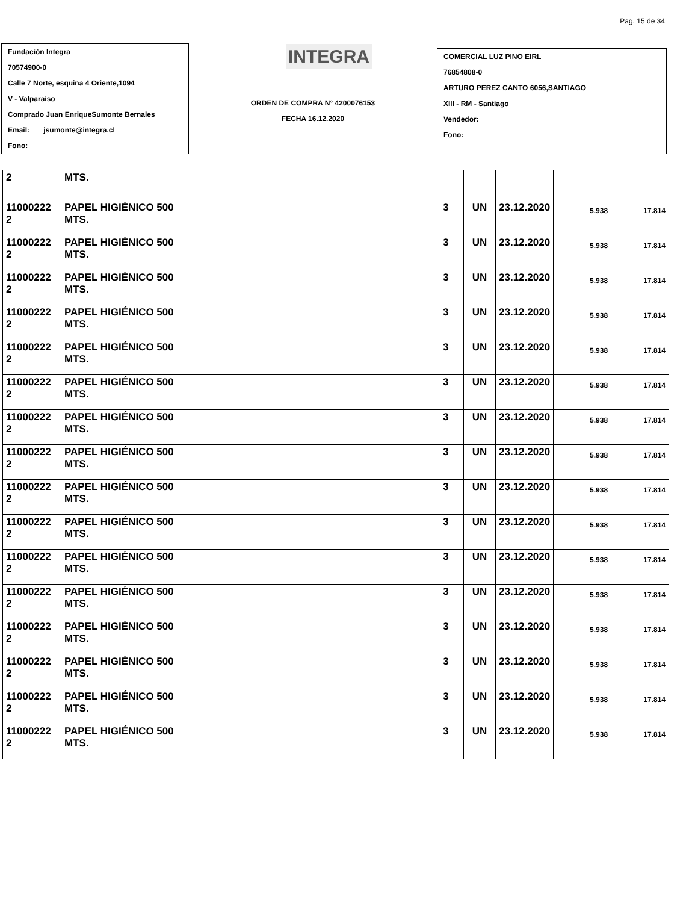Pag. 15 de 34
Fundación Integra
70574900-0
Calle 7 Norte, esquina 4 Oriente,1094
V - Valparaiso
Comprado Juan EnriqueSumonte Bernales
Email: jsumonte@integra.cl
Fono:
INTEGRA
ORDEN DE COMPRA N° 4200076153
FECHA 16.12.2020
COMERCIAL LUZ PINO EIRL
76854808-0
ARTURO PEREZ CANTO 6056,SANTIAGO
XIII - RM - Santiago
Vendedor:
Fono:
| 2 | MTS. | | | | | | |
| 11000222 2 | PAPEL HIGIÉNICO 500 MTS. | | 3 | UN | 23.12.2020 | 5.938 | 17.814 |
| 11000222 2 | PAPEL HIGIÉNICO 500 MTS. | | 3 | UN | 23.12.2020 | 5.938 | 17.814 |
| 11000222 2 | PAPEL HIGIÉNICO 500 MTS. | | 3 | UN | 23.12.2020 | 5.938 | 17.814 |
| 11000222 2 | PAPEL HIGIÉNICO 500 MTS. | | 3 | UN | 23.12.2020 | 5.938 | 17.814 |
| 11000222 2 | PAPEL HIGIÉNICO 500 MTS. | | 3 | UN | 23.12.2020 | 5.938 | 17.814 |
| 11000222 2 | PAPEL HIGIÉNICO 500 MTS. | | 3 | UN | 23.12.2020 | 5.938 | 17.814 |
| 11000222 2 | PAPEL HIGIÉNICO 500 MTS. | | 3 | UN | 23.12.2020 | 5.938 | 17.814 |
| 11000222 2 | PAPEL HIGIÉNICO 500 MTS. | | 3 | UN | 23.12.2020 | 5.938 | 17.814 |
| 11000222 2 | PAPEL HIGIÉNICO 500 MTS. | | 3 | UN | 23.12.2020 | 5.938 | 17.814 |
| 11000222 2 | PAPEL HIGIÉNICO 500 MTS. | | 3 | UN | 23.12.2020 | 5.938 | 17.814 |
| 11000222 2 | PAPEL HIGIÉNICO 500 MTS. | | 3 | UN | 23.12.2020 | 5.938 | 17.814 |
| 11000222 2 | PAPEL HIGIÉNICO 500 MTS. | | 3 | UN | 23.12.2020 | 5.938 | 17.814 |
| 11000222 2 | PAPEL HIGIÉNICO 500 MTS. | | 3 | UN | 23.12.2020 | 5.938 | 17.814 |
| 11000222 2 | PAPEL HIGIÉNICO 500 MTS. | | 3 | UN | 23.12.2020 | 5.938 | 17.814 |
| 11000222 2 | PAPEL HIGIÉNICO 500 MTS. | | 3 | UN | 23.12.2020 | 5.938 | 17.814 |
| 11000222 2 | PAPEL HIGIÉNICO 500 MTS. | | 3 | UN | 23.12.2020 | 5.938 | 17.814 |